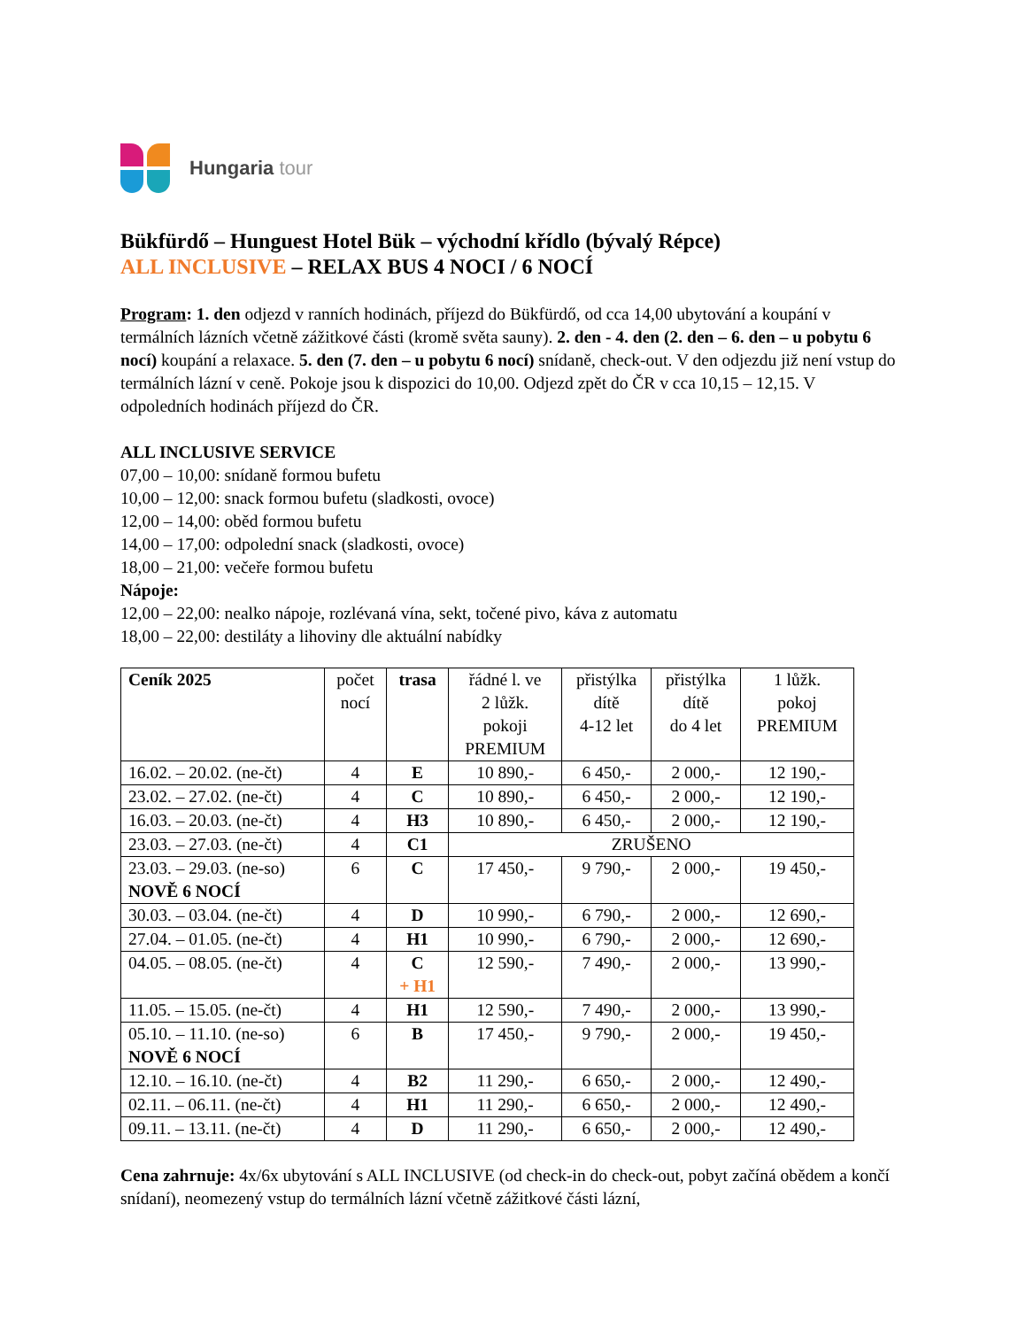Hungaria tour
Bükfürdő – Hunguest Hotel Bük – východní křídlo (bývalý Répce)
ALL INCLUSIVE – RELAX BUS 4 NOCI / 6 NOCÍ
Program: 1. den odjezd v ranních hodinách, příjezd do Bükfürdő, od cca 14,00 ubytování a koupání v termálních lázních včetně zážitkové části (kromě světa sauny). 2. den - 4. den (2. den – 6. den – u pobytu 6 nocí) koupání a relaxace. 5. den (7. den – u pobytu 6 nocí) snídaně, check-out. V den odjezdu již není vstup do termálních lázní v ceně. Pokoje jsou k dispozici do 10,00. Odjezd zpět do ČR v cca 10,15 – 12,15. V odpoledních hodinách příjezd do ČR.
ALL INCLUSIVE SERVICE
07,00 – 10,00: snídaně formou bufetu
10,00 – 12,00: snack formou bufetu (sladkosti, ovoce)
12,00 – 14,00: oběd formou bufetu
14,00 – 17,00: odpolední snack (sladkosti, ovoce)
18,00 – 21,00: večeře formou bufetu
Nápoje:
12,00 – 22,00: nealko nápoje, rozlévaná vína, sekt, točené pivo, káva z automatu
18,00 – 22,00: destiláty a lihoviny dle aktuální nabídky
| Ceník 2025 | počet nocí | trasa | řádné l. ve 2 lůžk. pokoji PREMIUM | přistýlka dítě 4-12 let | přistýlka dítě do 4 let | 1 lůžk. pokoj PREMIUM |
| --- | --- | --- | --- | --- | --- | --- |
| 16.02. – 20.02. (ne-čt) | 4 | E | 10 890,- | 6 450,- | 2 000,- | 12 190,- |
| 23.02. – 27.02. (ne-čt) | 4 | C | 10 890,- | 6 450,- | 2 000,- | 12 190,- |
| 16.03. – 20.03. (ne-čt) | 4 | H3 | 10 890,- | 6 450,- | 2 000,- | 12 190,- |
| 23.03. – 27.03. (ne-čt) | 4 | C1 | ZRUŠENO | | | |
| 23.03. – 29.03. (ne-so) NOVĚ 6 NOCÍ | 6 | C | 17 450,- | 9 790,- | 2 000,- | 19 450,- |
| 30.03. – 03.04. (ne-čt) | 4 | D | 10 990,- | 6 790,- | 2 000,- | 12 690,- |
| 27.04. – 01.05. (ne-čt) | 4 | H1 | 10 990,- | 6 790,- | 2 000,- | 12 690,- |
| 04.05. – 08.05. (ne-čt) | 4 | C + H1 | 12 590,- | 7 490,- | 2 000,- | 13 990,- |
| 11.05. – 15.05. (ne-čt) | 4 | H1 | 12 590,- | 7 490,- | 2 000,- | 13 990,- |
| 05.10. – 11.10. (ne-so) NOVĚ 6 NOCÍ | 6 | B | 17 450,- | 9 790,- | 2 000,- | 19 450,- |
| 12.10. – 16.10. (ne-čt) | 4 | B2 | 11 290,- | 6 650,- | 2 000,- | 12 490,- |
| 02.11. – 06.11. (ne-čt) | 4 | H1 | 11 290,- | 6 650,- | 2 000,- | 12 490,- |
| 09.11. – 13.11. (ne-čt) | 4 | D | 11 290,- | 6 650,- | 2 000,- | 12 490,- |
Cena zahrnuje: 4x/6x ubytování s ALL INCLUSIVE (od check-in do check-out, pobyt začíná obědem a končí snídaní), neomezený vstup do termálních lázní včetně zážitkové části lázní,